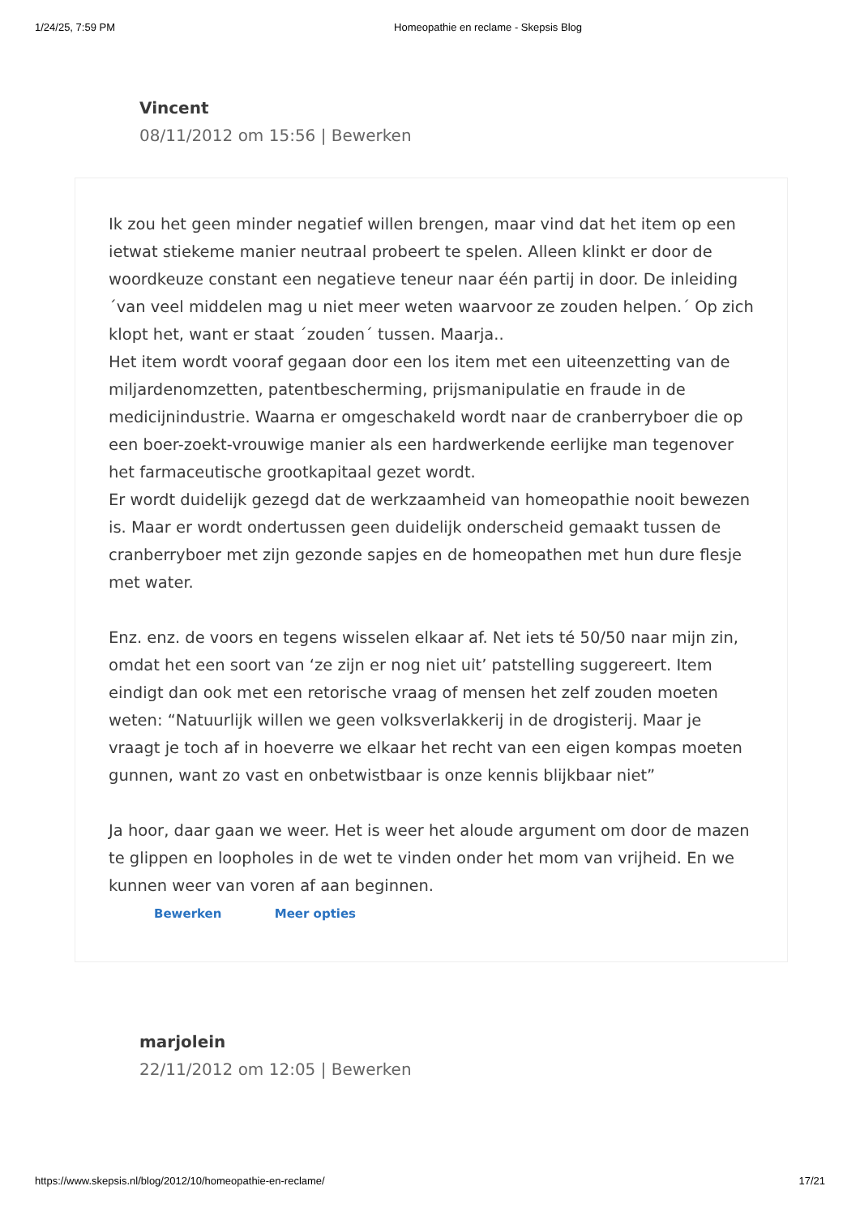1/24/25, 7:59 PM Homeopathie en reclame - Skepsis Blog
Vincent
08/11/2012 om 15:56 | Bewerken
Ik zou het geen minder negatief willen brengen, maar vind dat het item op een ietwat stiekeme manier neutraal probeert te spelen. Alleen klinkt er door de woordkeuze constant een negatieve teneur naar één partij in door. De inleiding ´van veel middelen mag u niet meer weten waarvoor ze zouden helpen.´ Op zich klopt het, want er staat ´zouden´ tussen. Maarja..
Het item wordt vooraf gegaan door een los item met een uiteenzetting van de miljardenomzetten, patentbescherming, prijsmanipulatie en fraude in de medicijnindustrie. Waarna er omgeschakeld wordt naar de cranberryboer die op een boer-zoekt-vrouwige manier als een hardwerkende eerlijke man tegenover het farmaceutische grootkapitaal gezet wordt.
Er wordt duidelijk gezegd dat de werkzaamheid van homeopathie nooit bewezen is. Maar er wordt ondertussen geen duidelijk onderscheid gemaakt tussen de cranberryboer met zijn gezonde sapjes en de homeopathen met hun dure flesje met water.
Enz. enz. de voors en tegens wisselen elkaar af. Net iets té 50/50 naar mijn zin, omdat het een soort van ‘ze zijn er nog niet uit’ patstelling suggereert. Item eindigt dan ook met een retorische vraag of mensen het zelf zouden moeten weten: “Natuurlijk willen we geen volksverlakkerij in de drogisterij. Maar je vraagt je toch af in hoeverre we elkaar het recht van een eigen kompas moeten gunnen, want zo vast en onbetwistbaar is onze kennis blijkbaar niet”
Ja hoor, daar gaan we weer. Het is weer het aloude argument om door de mazen te glippen en loopholes in de wet te vinden onder het mom van vrijheid. En we kunnen weer van voren af aan beginnen.
Bewerken Meer opties
marjolein
22/11/2012 om 12:05 | Bewerken
https://www.skepsis.nl/blog/2012/10/homeopathie-en-reclame/ 17/21